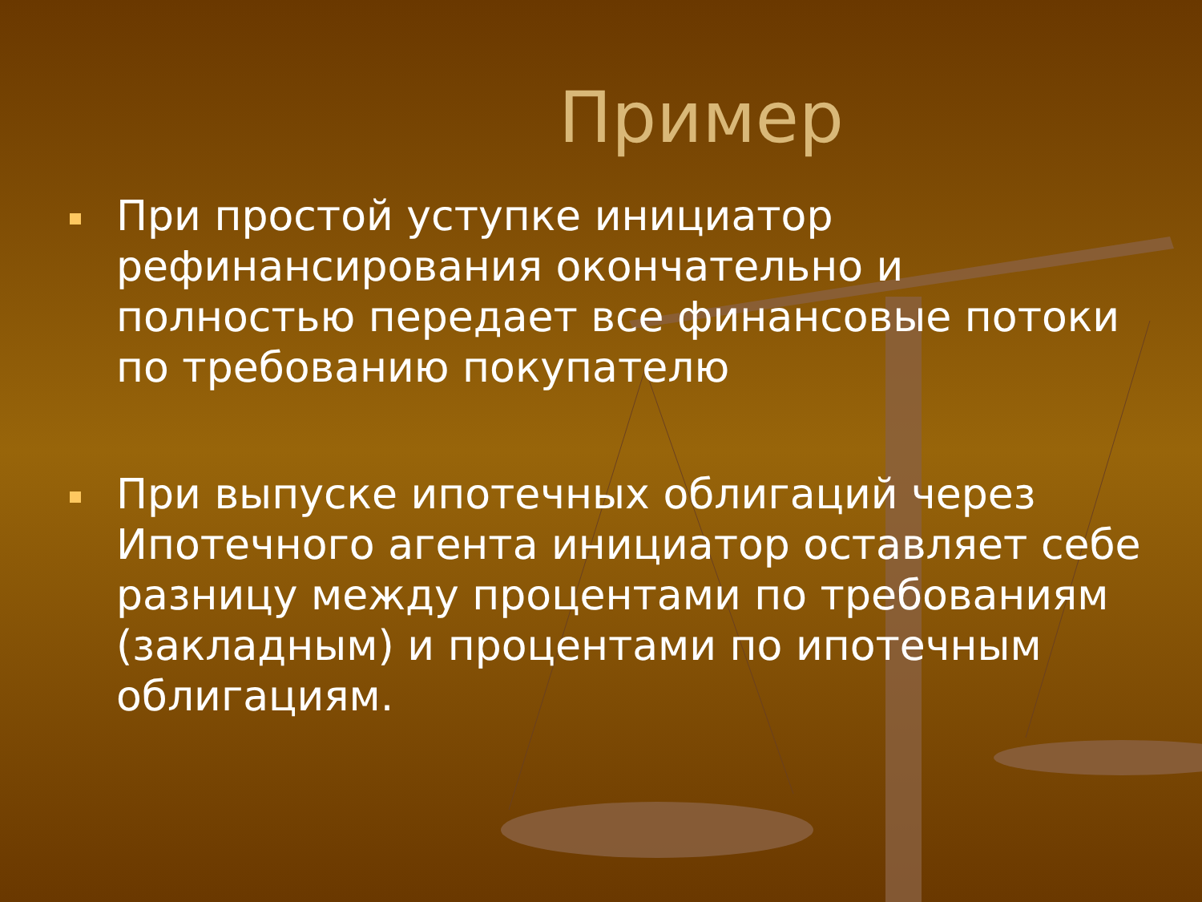Пример
При простой уступке инициатор рефинансирования окончательно и полностью передает все финансовые потоки по требованию покупателю
При выпуске ипотечных облигаций через Ипотечного агента инициатор оставляет себе разницу между процентами по требованиям (закладным) и процентами по ипотечным облигациям.